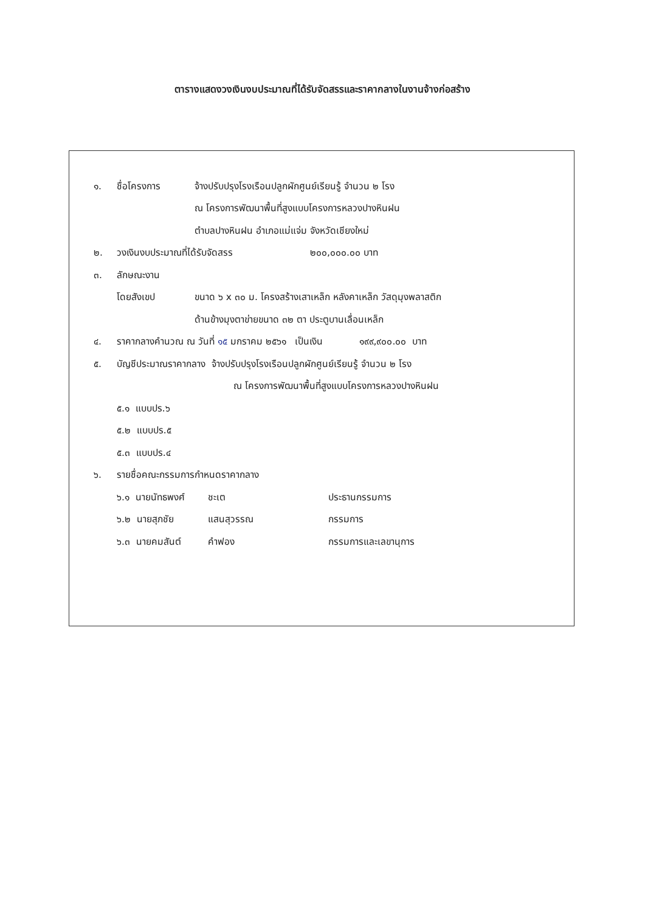ตารางแสดงวงเงินงบประมาณที่ได้รับจัดสรรและราคากลางในงานจ้างก่อสร้าง
๑. ชื่อโครงการ จ้างปรับปรุงโรงเรือนปลูกผักศูนย์เรียนรู้ จำนวน ๒ โรง
ณ โครงการพัฒนาพื้นที่สูงแบบโครงการหลวงปางหินฝน
ตำบลปางหินฝน อำเภอแม่แจ่ม จังหวัดเชียงใหม่
๒. วงเงินงบประมาณที่ได้รับจัดสรร ๒๐๐,๐๐๐.๐๐ บาท
๓. ลักษณะงาน
โดยสังเขป ขนาด ๖ x ๓๐ ม. โครงสร้างเสาเหล็ก หลังคาเหล็ก วัสดุมุงพลาสติก
ด้านข้างมุงตาข่ายขนาด ๓๒ ตา ประตูบานเลื่อนเหล็ก
๔. ราคากลางคำนวณ ณ วันที่ ๑๕ มกราคม ๒๕๖๑ เป็นเงิน ๑๙๙,๙๐๐.๐๐ บาท
๕. บัญชีประมาณราคากลาง จ้างปรับปรุงโรงเรือนปลูกผักศูนย์เรียนรู้ จำนวน ๒ โรง
ณ โครงการพัฒนาพื้นที่สูงแบบโครงการหลวงปางหินฝน
๕.๑ แบบปร.๖
๕.๒ แบบปร.๕
๕.๓ แบบปร.๔
๖. รายชื่อคณะกรรมการกำหนดราคากลาง
๖.๑ นายนัทธพงศ์ ชะเต ประธานกรรมการ
๖.๒ นายสุภชัย แสนสุวรรณ กรรมการ
๖.๓ นายคมสันต์ คำฟอง กรรมการและเลขานุการ